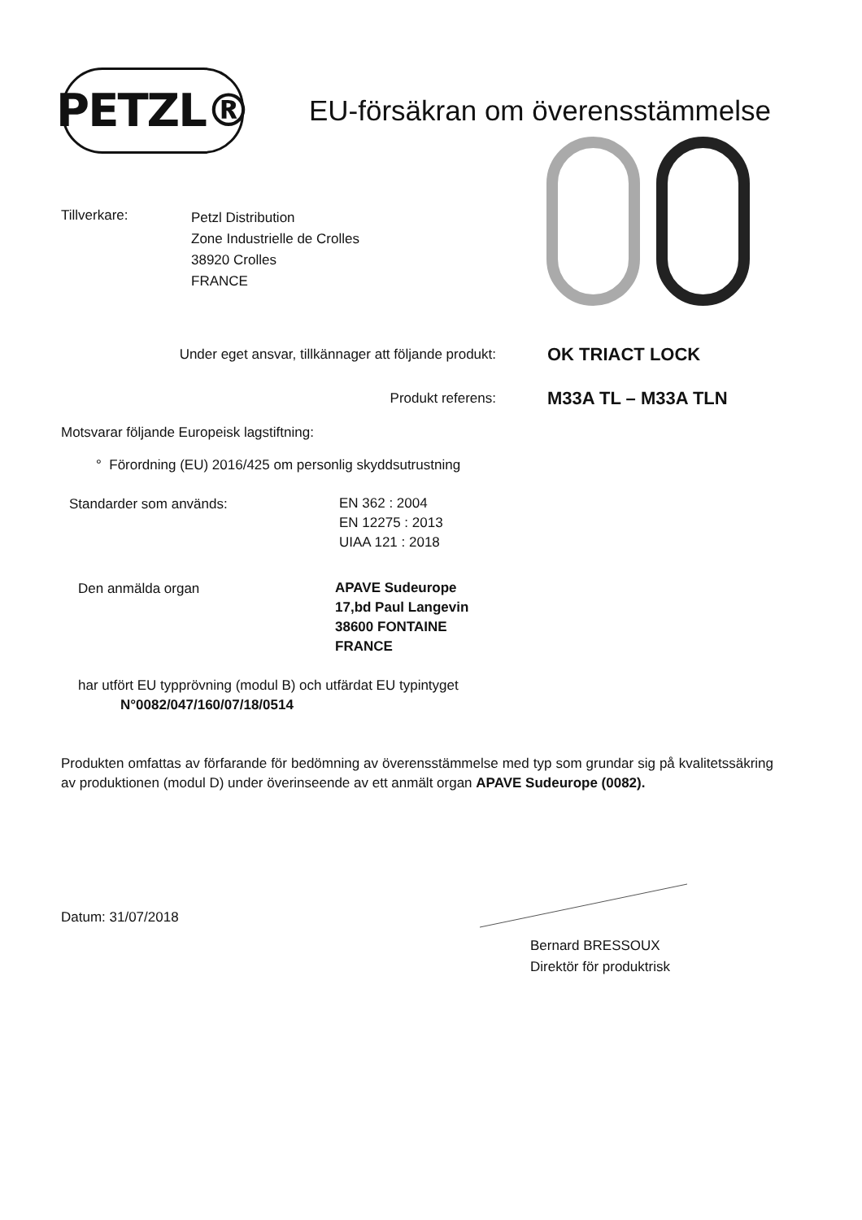PETZL®
EU-försäkran om överensstämmelse
Tillverkare:
Petzl Distribution
Zone Industrielle de Crolles
38920 Crolles
FRANCE
Under eget ansvar, tillkännager att följande produkt:
OK TRIACT LOCK
Produkt referens:
M33A TL – M33A TLN
Motsvarar följande Europeisk lagstiftning:
° Förordning (EU) 2016/425 om personlig skyddsutrustning
Standarder som används:
EN 362 : 2004
EN 12275 : 2013
UIAA 121 : 2018
Den anmälda organ
APAVE Sudeurope
17,bd Paul Langevin
38600 FONTAINE
FRANCE
har utfört EU typprövning (modul B) och utfärdat EU typintyget
N°0082/047/160/07/18/0514
Produkten omfattas av förfarande för bedömning av överensstämmelse med typ som grundar sig på kvalitetssäkring av produktionen (modul D) under överinseende av ett anmält organ APAVE Sudeurope (0082).
Datum: 31/07/2018
Bernard BRESSOUX
Direktör för produktrisk